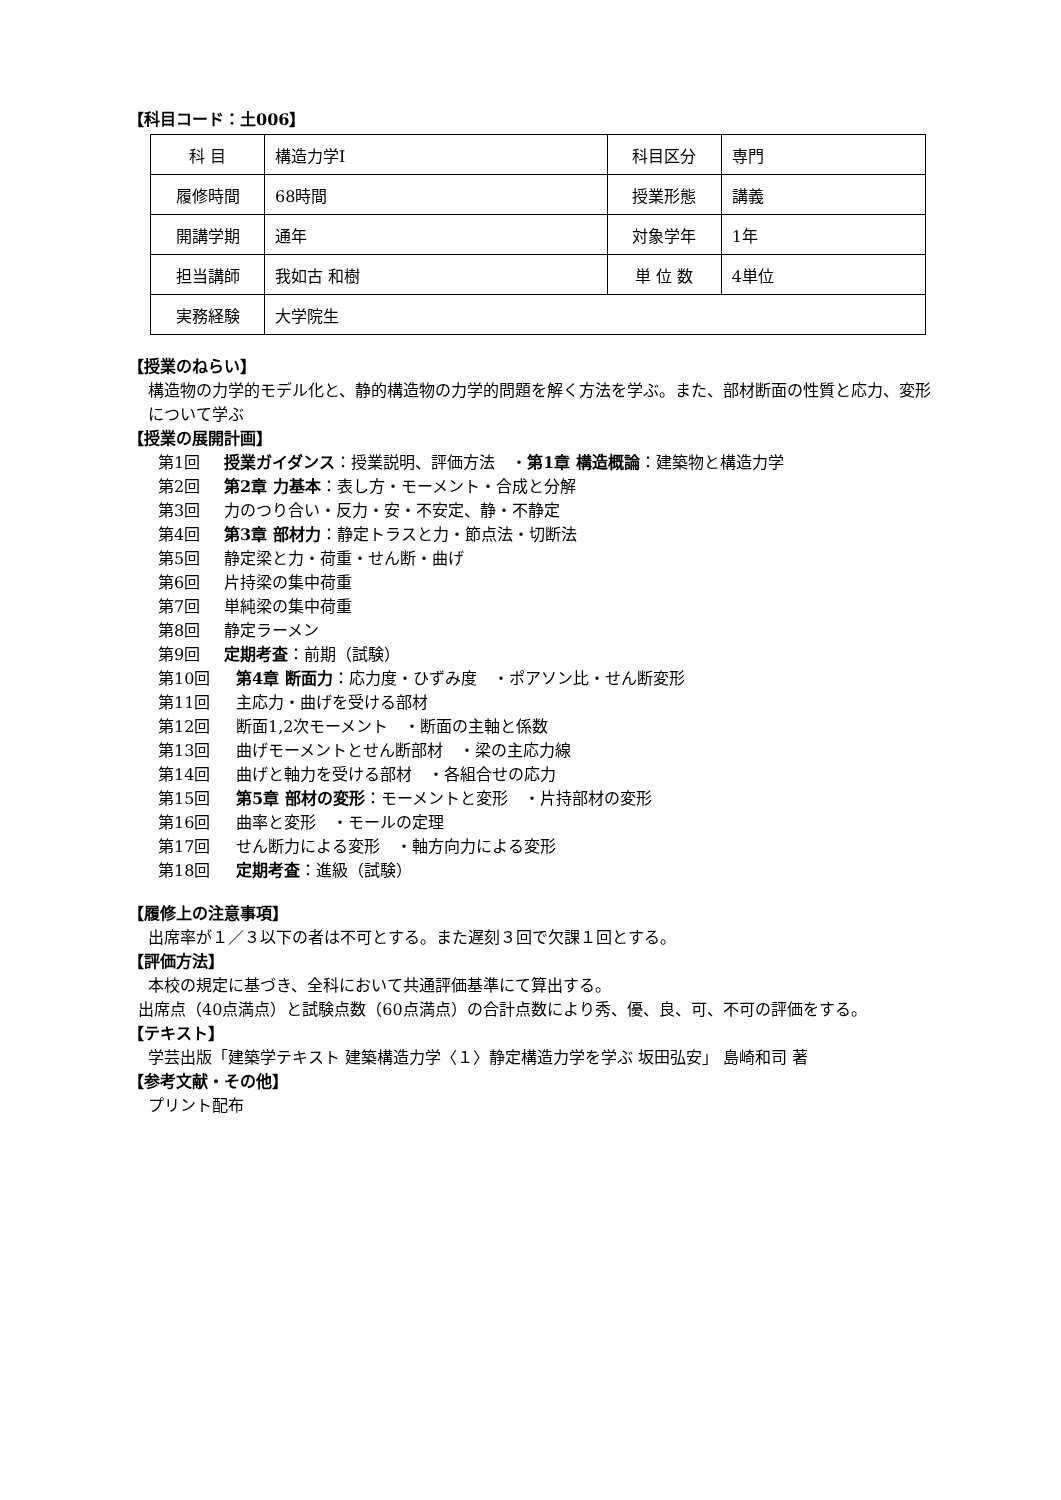【科目コード：土006】
| 科 目 | 構造力学Ⅰ | 科目区分 | 専門 |
| 履修時間 | 68時間 | 授業形態 | 講義 |
| 開講学期 | 通年 | 対象学年 | 1年 |
| 担当講師 | 我如古 和樹 | 単 位 数 | 4単位 |
| 実務経験 | 大学院生 | | |
【授業のねらい】
構造物の力学的モデル化と、静的構造物の力学的問題を解く方法を学ぶ。また、部材断面の性質と応力、変形について学ぶ
【授業の展開計画】
第1回 授業ガイダンス：授業説明、評価方法　・第1章 構造概論：建築物と構造力学
第2回 第2章 力基本：表し方・モーメント・合成と分解
第3回 力のつり合い・反力・安・不安定、静・不静定
第4回 第3章 部材力：静定トラスと力・節点法・切断法
第5回 静定梁と力・荷重・せん断・曲げ
第6回 片持梁の集中荷重
第7回 単純梁の集中荷重
第8回 静定ラーメン
第9回 定期考査：前期（試験）
第10回 第4章 断面力：応力度・ひずみ度　・ポアソン比・せん断変形
第11回 主応力・曲げを受ける部材
第12回 断面1,2次モーメント　・断面の主軸と係数
第13回 曲げモーメントとせん断部材　・梁の主応力線
第14回 曲げと軸力を受ける部材　・各組合せの応力
第15回 第5章 部材の変形：モーメントと変形　・片持部材の変形
第16回 曲率と変形　・モールの定理
第17回 せん断力による変形　・軸方向力による変形
第18回 定期考査：進級（試験）
【履修上の注意事項】
出席率が１／３以下の者は不可とする。また遅刻３回で欠課１回とする。
【評価方法】
本校の規定に基づき、全科において共通評価基準にて算出する。
出席点（40点満点）と試験点数（60点満点）の合計点数により秀、優、良、可、不可の評価をする。
【テキスト】
学芸出版「建築学テキスト 建築構造力学〈１〉静定構造力学を学ぶ 坂田弘安」 島崎和司 著
【参考文献・その他】
プリント配布